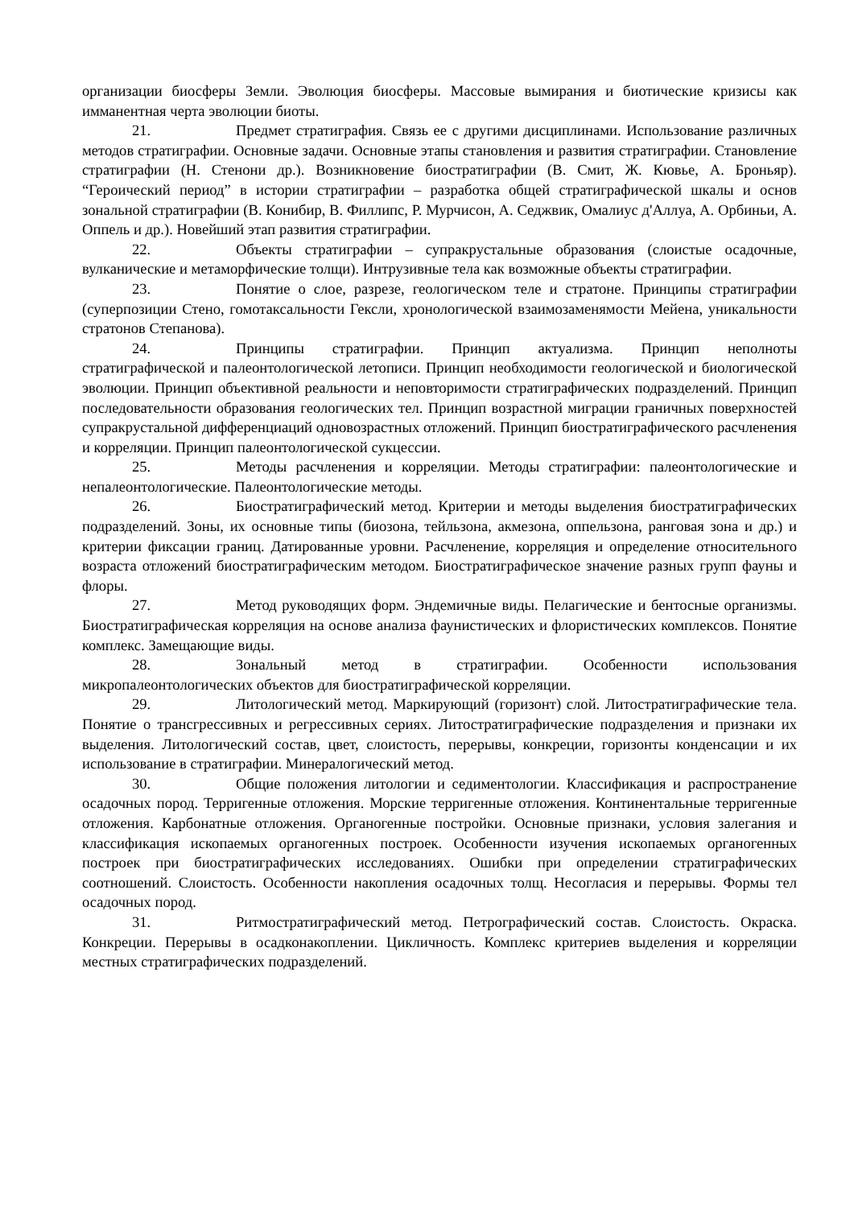организации биосферы Земли. Эволюция биосферы. Массовые вымирания и биотические кризисы как имманентная черта эволюции биоты.
21. Предмет стратиграфия. Связь ее с другими дисциплинами. Использование различных методов стратиграфии. Основные задачи. Основные этапы становления и развития стратиграфии. Становление стратиграфии (Н. Стенони др.). Возникновение биостратиграфии (В. Смит, Ж. Кювье, А. Броньяр). “Героический период” в истории стратиграфии – разработка общей стратиграфической шкалы и основ зональной стратиграфии (В. Конибир, В. Филлипс, Р. Мурчисон, А. Седжвик, Омалиус д'Аллуа, А. Орбиньи, А. Оппель и др.). Новейший этап развития стратиграфии.
22. Объекты стратиграфии – супракрустальные образования (слоистые осадочные, вулканические и метаморфические толщи). Интрузивные тела как возможные объекты стратиграфии.
23. Понятие о слое, разрезе, геологическом теле и стратоне. Принципы стратиграфии (суперпозиции Стено, гомотаксальности Гексли, хронологической взаимозаменямости Мейена, уникальности стратонов Степанова).
24. Принципы стратиграфии. Принцип актуализма. Принцип неполноты стратиграфической и палеонтологической летописи. Принцип необходимости геологической и биологической эволюции. Принцип объективной реальности и неповторимости стратиграфических подразделений. Принцип последовательности образования геологических тел. Принцип возрастной миграции граничных поверхностей супракрустальной дифференциаций одновозрастных отложений. Принцип биостратиграфического расчленения и корреляции. Принцип палеонтологической сукцессии.
25. Методы расчленения и корреляции. Методы стратиграфии: палеонтологические и непалеонтологические. Палеонтологические методы.
26. Биостратиграфический метод. Критерии и методы выделения биостратиграфических подразделений. Зоны, их основные типы (биозона, тейльзона, акмезона, оппельзона, ранговая зона и др.) и критерии фиксации границ. Датированные уровни. Расчленение, корреляция и определение относительного возраста отложений биостратиграфическим методом. Биостратиграфическое значение разных групп фауны и флоры.
27. Метод руководящих форм. Эндемичные виды. Пелагические и бентосные организмы. Биостратиграфическая корреляция на основе анализа фаунистических и флористических комплексов. Понятие комплекс. Замещающие виды.
28. Зональный метод в стратиграфии. Особенности использования микропалеонтологических объектов для биостратиграфической корреляции.
29. Литологический метод. Маркирующий (горизонт) слой. Литостратиграфические тела. Понятие о трансгрессивных и регрессивных сериях. Литостратиграфические подразделения и признаки их выделения. Литологический состав, цвет, слоистость, перерывы, конкреции, горизонты конденсации и их использование в стратиграфии. Минералогический метод.
30. Общие положения литологии и седиментологии. Классификация и распространение осадочных пород. Терригенные отложения. Морские терригенные отложения. Континентальные терригенные отложения. Карбонатные отложения. Органогенные постройки. Основные признаки, условия залегания и классификация ископаемых органогенных построек. Особенности изучения ископаемых органогенных построек при биостратиграфических исследованиях. Ошибки при определении стратиграфических соотношений. Слоистость. Особенности накопления осадочных толщ. Несогласия и перерывы. Формы тел осадочных пород.
31. Ритмостратиграфический метод. Петрографический состав. Слоистость. Окраска. Конкреции. Перерывы в осадконакоплении. Цикличность. Комплекс критериев выделения и корреляции местных стратиграфических подразделений.